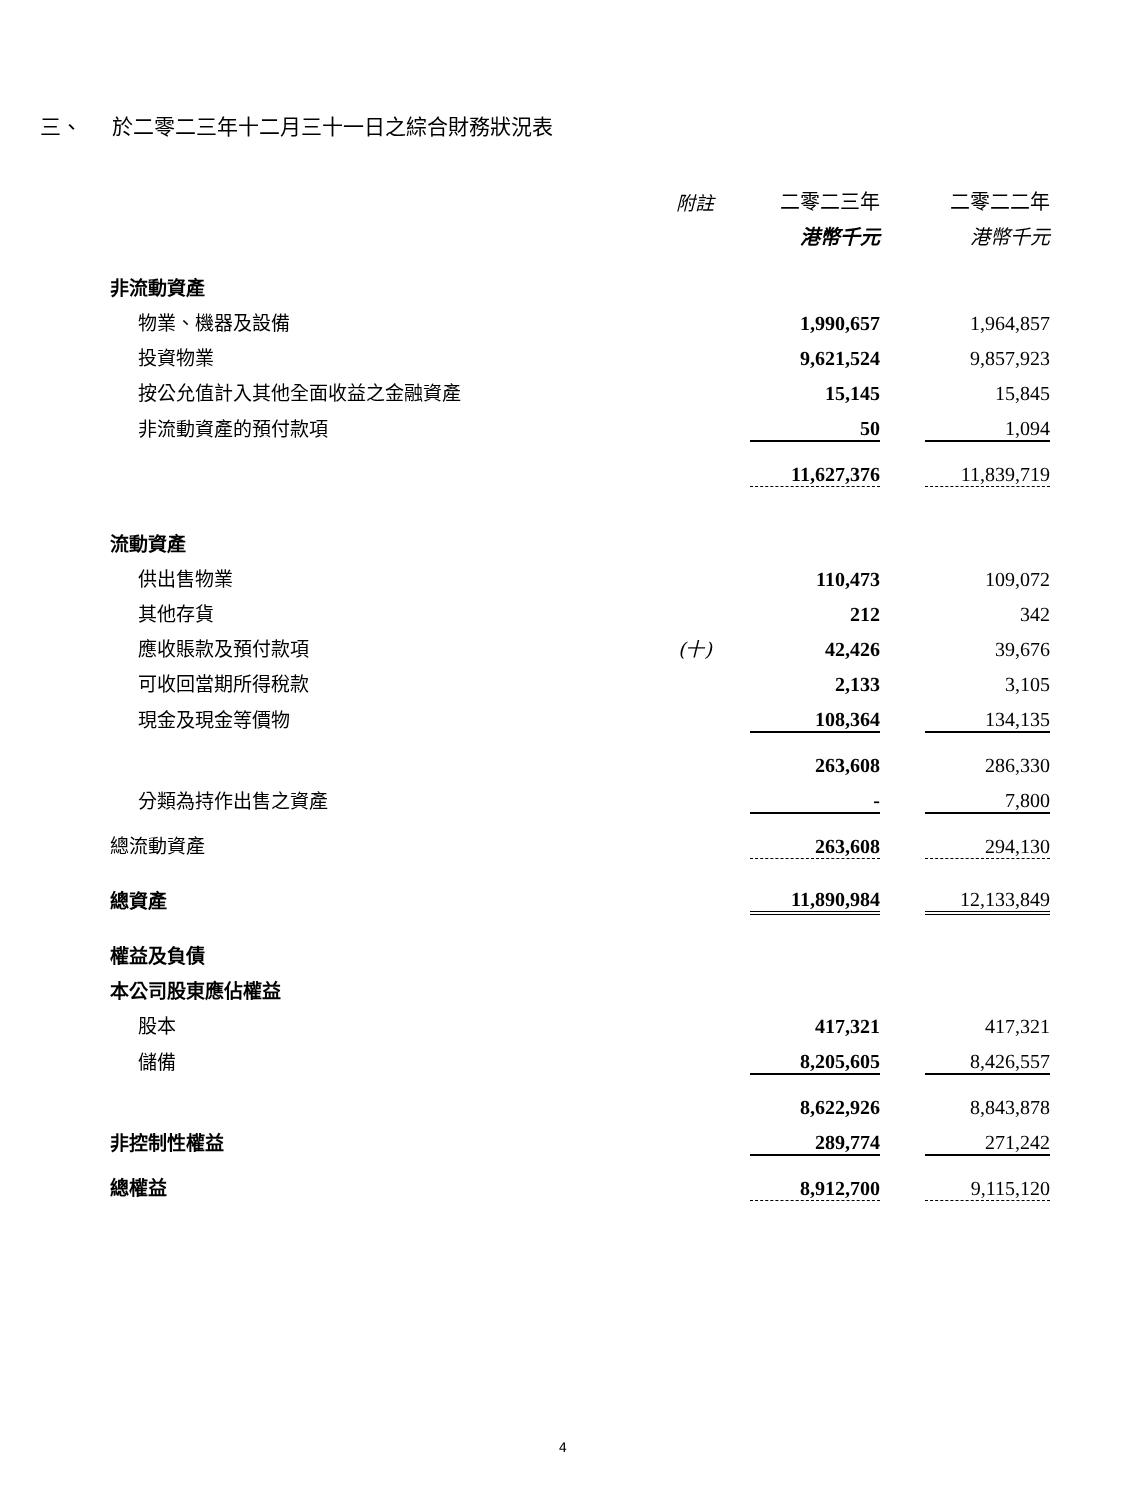三、 於二零二三年十二月三十一日之綜合財務狀況表
| | 附註 | 二零二三年 | | 二零二二年 |
| | | 港幣千元 | | 港幣千元 |
| 非流動資產 | | | | |
| 物業、機器及設備 | | 1,990,657 | | 1,964,857 |
| 投資物業 | | 9,621,524 | | 9,857,923 |
| 按公允值計入其他全面收益之金融資產 | | 15,145 | | 15,845 |
| 非流動資產的預付款項 | | 50 | | 1,094 |
| | | 11,627,376 | | 11,839,719 |
| 流動資產 | | | | |
| 供出售物業 | | 110,473 | | 109,072 |
| 其他存貨 | | 212 | | 342 |
| 應收賬款及預付款項 | (十) | 42,426 | | 39,676 |
| 可收回當期所得稅款 | | 2,133 | | 3,105 |
| 現金及現金等價物 | | 108,364 | | 134,135 |
| | | 263,608 | | 286,330 |
| 分類為持作出售之資產 | | - | | 7,800 |
| 總流動資產 | | 263,608 | | 294,130 |
| 總資產 | | 11,890,984 | | 12,133,849 |
| 權益及負債 | | | | |
| 本公司股東應佔權益 | | | | |
| 股本 | | 417,321 | | 417,321 |
| 儲備 | | 8,205,605 | | 8,426,557 |
| | | 8,622,926 | | 8,843,878 |
| 非控制性權益 | | 289,774 | | 271,242 |
| 總權益 | | 8,912,700 | | 9,115,120 |
4